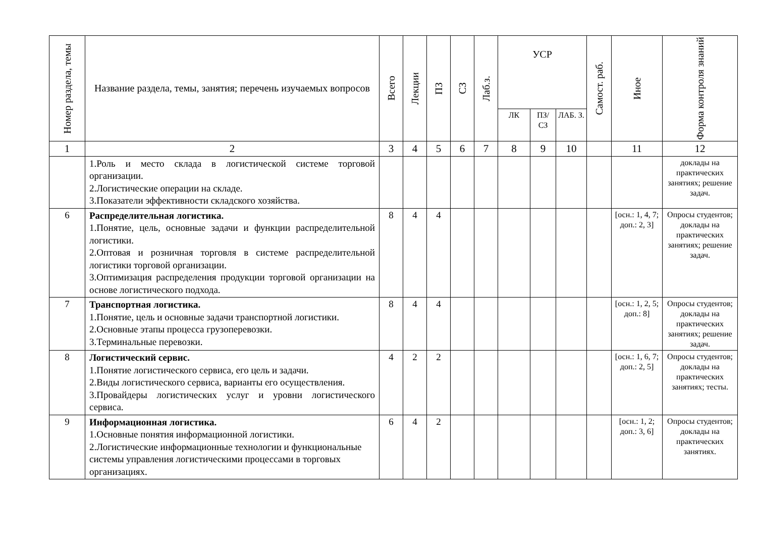| Номер раздела, темы | Название раздела, темы, занятия; перечень изучаемых вопросов | Всего | Лекции | ПЗ | СЗ | Лаб.з. | УСР | | | Самост. раб. | Иное | Форма контроля знаний |
| --- | --- | --- | --- | --- | --- | --- | --- | --- | --- | --- | --- | --- |
| | | | | | | | ЛК | ПЗ/ СЗ | ЛАБ. З. | | | |
| 1 | 2 | 3 | 4 | 5 | 6 | 7 | 8 | 9 | 10 | | 11 | 12 |
| | 1.Роль и место склада в логистической системе торговой организации. 2.Логистические операции на складе. 3.Показатели эффективности складского хозяйства. | | | | | | | | | | | доклады на практических занятиях; решение задач. |
| 6 | Распределительная логистика. 1.Понятие, цель, основные задачи и функции распределительной логистики. 2.Оптовая и розничная торговля в системе распределительной логистики торговой организации. 3.Оптимизация распределения продукции торговой организации на основе логистического подхода. | 8 | 4 | 4 | | | | | | | [осн.: 1, 4, 7; доп.: 2, 3] | Опросы студентов; доклады на практических занятиях; решение задач. |
| 7 | Транспортная логистика. 1.Понятие, цель и основные задачи транспортной логистики. 2.Основные этапы процесса грузоперевозки. 3.Терминальные перевозки. | 8 | 4 | 4 | | | | | | | [осн.: 1, 2, 5; доп.: 8] | Опросы студентов; доклады на практических занятиях; решение задач. |
| 8 | Логистический сервис. 1.Понятие логистического сервиса, его цель и задачи. 2.Виды логистического сервиса, варианты его осуществления. 3.Провайдеры логистических услуг и уровни логистического сервиса. | 4 | 2 | 2 | | | | | | | [осн.: 1, 6, 7; доп.: 2, 5] | Опросы студентов; доклады на практических занятиях; тесты. |
| 9 | Информационная логистика. 1.Основные понятия информационной логистики. 2.Логистические информационные технологии и функциональные системы управления логистическими процессами в торговых организациях. | 6 | 4 | 2 | | | | | | | [осн.: 1, 2; доп.: 3, 6] | Опросы студентов; доклады на практических занятиях. |